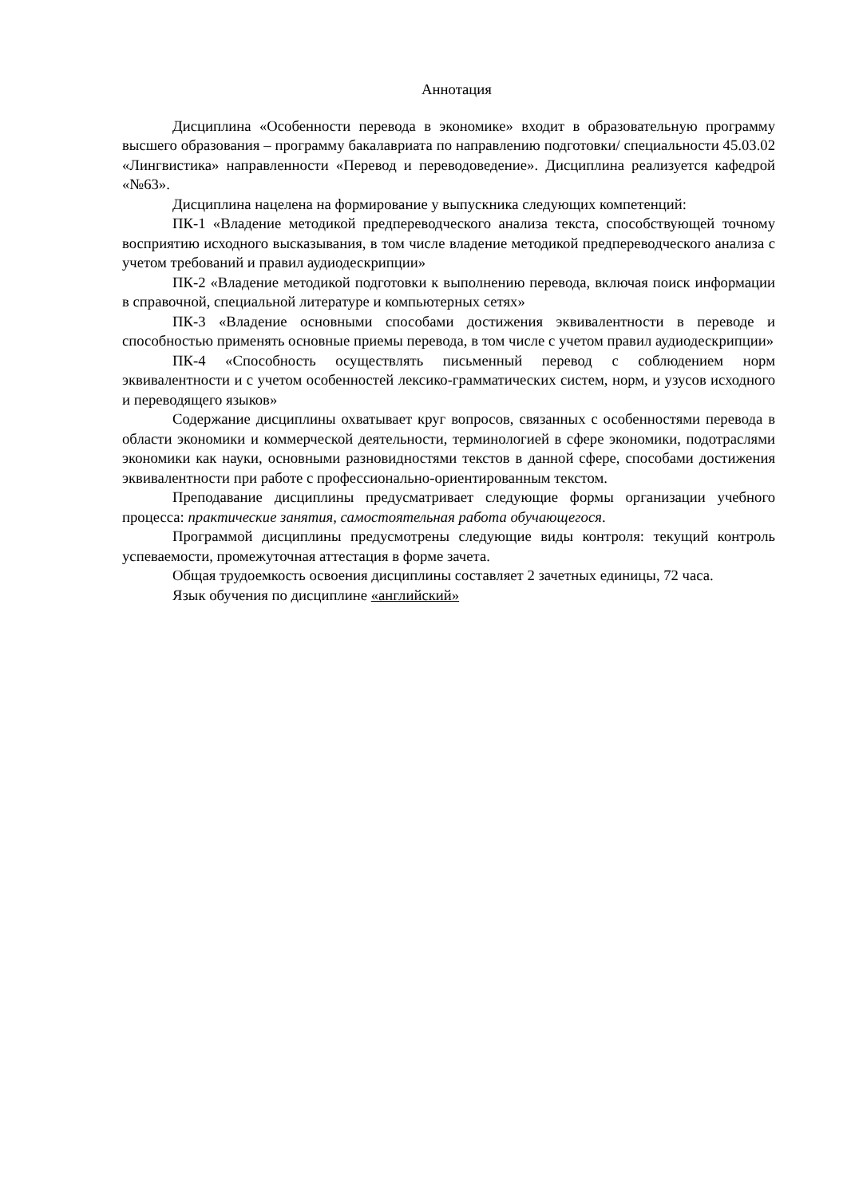Аннотация
Дисциплина «Особенности перевода в экономике» входит в образовательную программу высшего образования – программу бакалавриата по направлению подготовки/ специальности 45.03.02 «Лингвистика» направленности «Перевод и переводоведение». Дисциплина реализуется кафедрой «№63».
Дисциплина нацелена на формирование у выпускника следующих компетенций:
ПК-1 «Владение методикой предпереводческого анализа текста, способствующей точному восприятию исходного высказывания, в том числе владение методикой предпереводческого анализа с учетом требований и правил аудиодескрипции»
ПК-2 «Владение методикой подготовки к выполнению перевода, включая поиск информации в справочной, специальной литературе и компьютерных сетях»
ПК-3 «Владение основными способами достижения эквивалентности в переводе и способностью применять основные приемы перевода, в том числе с учетом правил аудиодескрипции»
ПК-4 «Способность осуществлять письменный перевод с соблюдением норм эквивалентности и с учетом особенностей лексико-грамматических систем, норм, и узусов исходного и переводящего языков»
Содержание дисциплины охватывает круг вопросов, связанных с особенностями перевода в области экономики и коммерческой деятельности, терминологией в сфере экономики, подотраслями экономики как науки, основными разновидностями текстов в данной сфере, способами достижения эквивалентности при работе с профессионально-ориентированным текстом.
Преподавание дисциплины предусматривает следующие формы организации учебного процесса: практические занятия, самостоятельная работа обучающегося.
Программой дисциплины предусмотрены следующие виды контроля: текущий контроль успеваемости, промежуточная аттестация в форме зачета.
Общая трудоемкость освоения дисциплины составляет 2 зачетных единицы, 72 часа.
Язык обучения по дисциплине «английский»